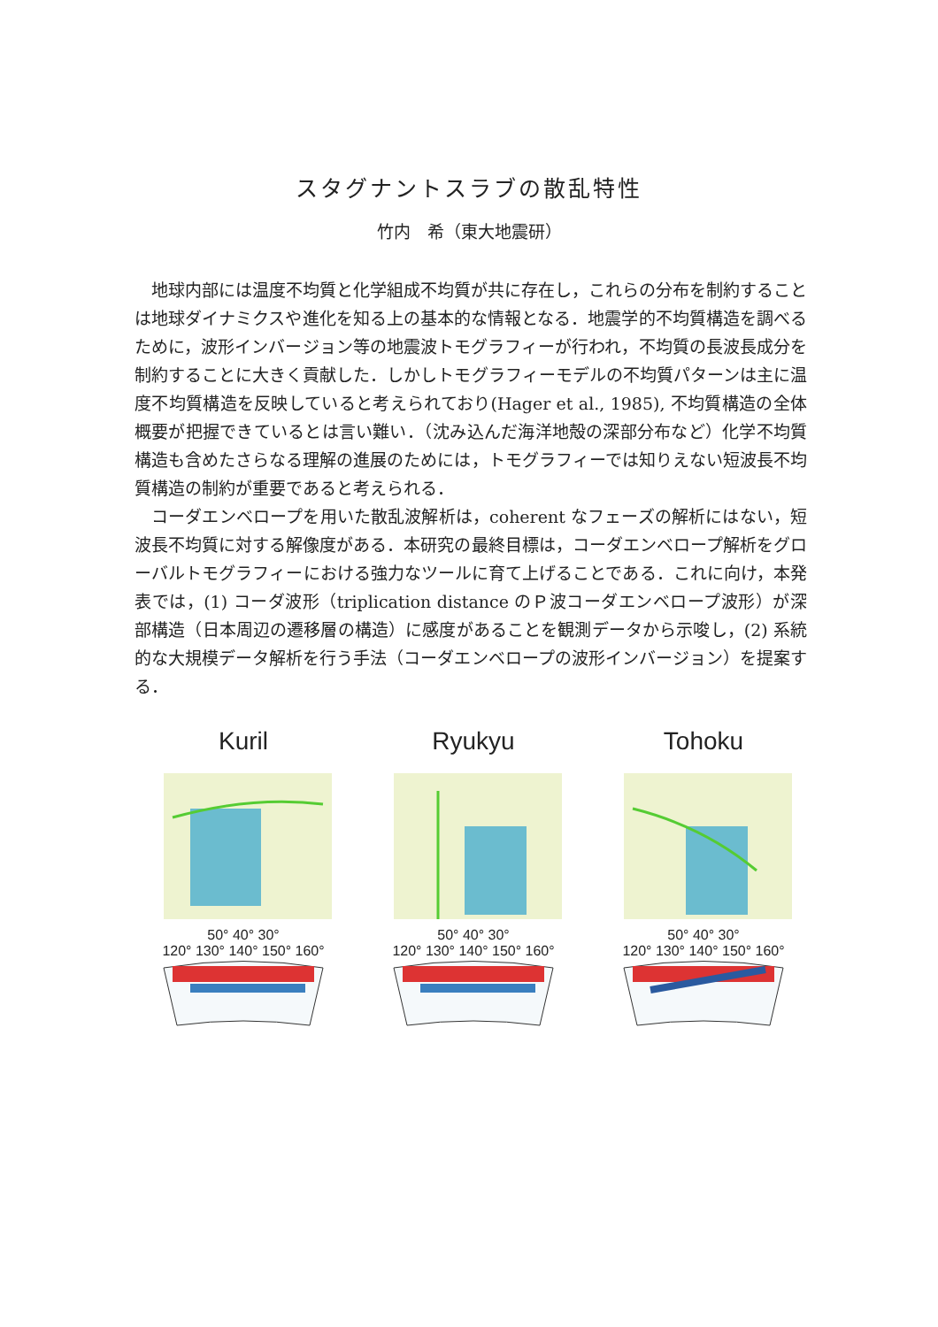スタグナントスラブの散乱特性
竹内　希（東大地震研）
地球内部には温度不均質と化学組成不均質が共に存在し，これらの分布を制約することは地球ダイナミクスや進化を知る上の基本的な情報となる．地震学的不均質構造を調べるために，波形インバージョン等の地震波トモグラフィーが行われ，不均質の長波長成分を制約することに大きく貢献した．しかしトモグラフィーモデルの不均質パターンは主に温度不均質構造を反映していると考えられており(Hager et al., 1985), 不均質構造の全体概要が把握できているとは言い難い．（沈み込んだ海洋地殻の深部分布など）化学不均質構造も含めたさらなる理解の進展のためには，トモグラフィーでは知りえない短波長不均質構造の制約が重要であると考えられる．
コーダエンベロープを用いた散乱波解析は，coherent なフェーズの解析にはない，短波長不均質に対する解像度がある．本研究の最終目標は，コーダエンベロープ解析をグローバルトモグラフィーにおける強力なツールに育て上げることである．これに向け，本発表では，(1) コーダ波形（triplication distance のＰ波コーダエンベロープ波形）が深部構造（日本周辺の遷移層の構造）に感度があることを観測データから示唆し，(2) 系統的な大規模データ解析を行う手法（コーダエンベロープの波形インバージョン）を提案する．
Kuril
50° 40° 30°
120° 130° 140° 150° 160°
Ryukyu
50° 40° 30°
120° 130° 140° 150° 160°
Tohoku
50° 40° 30°
120° 130° 140° 150° 160°